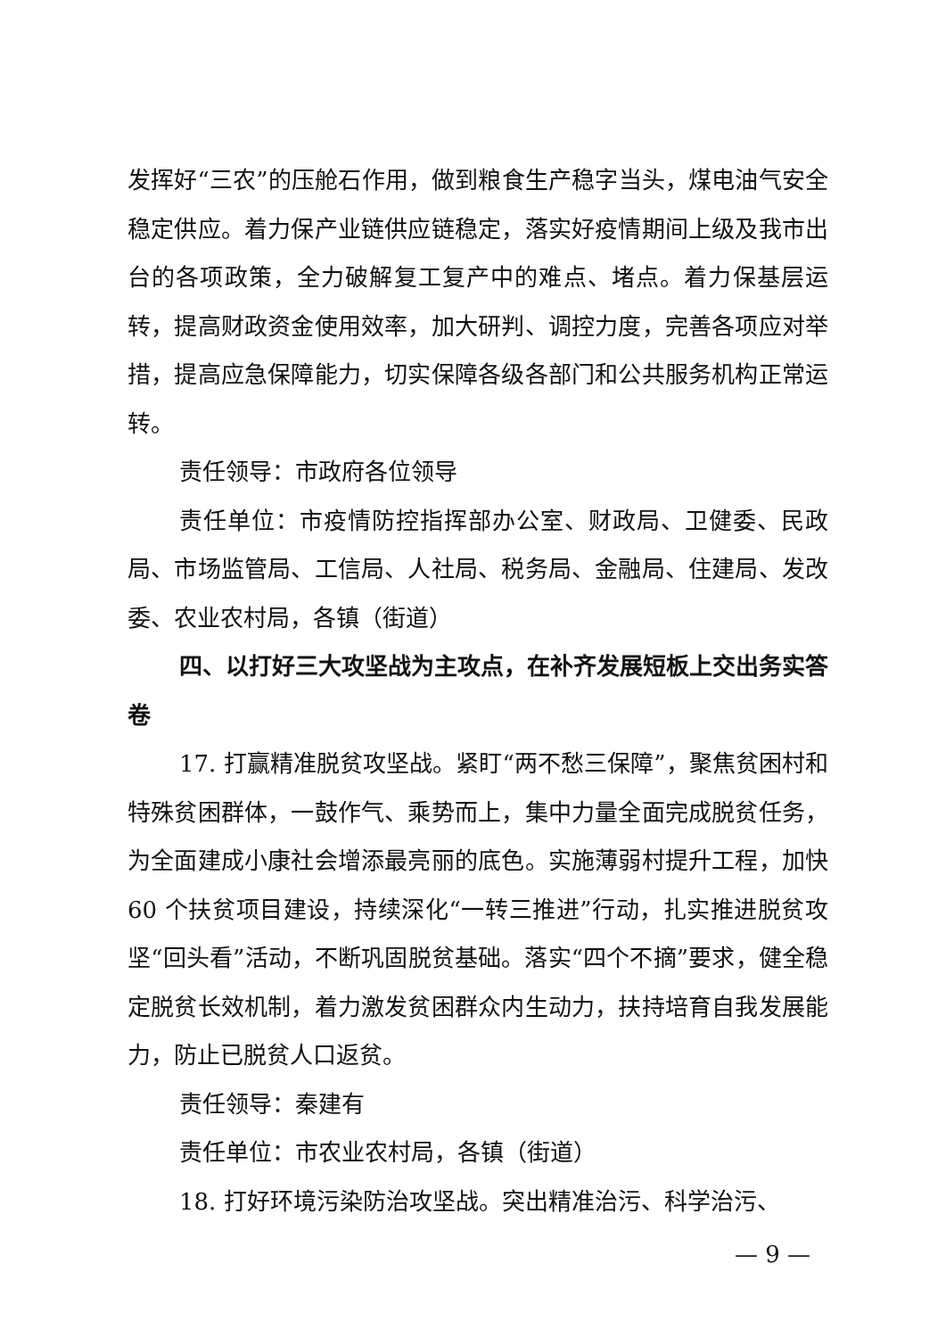发挥好“三农”的压舱石作用，做到粮食生产稳字当头，煤电油气安全稳定供应。着力保产业链供应链稳定，落实好疫情期间上级及我市出台的各项政策，全力破解复工复产中的难点、堵点。着力保基层运转，提高财政资金使用效率，加大研判、调控力度，完善各项应对举措，提高应急保障能力，切实保障各级各部门和公共服务机构正常运转。
责任领导：市政府各位领导
责任单位：市疫情防控指挥部办公室、财政局、卫健委、民政局、市场监管局、工信局、人社局、税务局、金融局、住建局、发改委、农业农村局，各镇（街道）
四、以打好三大攻坚战为主攻点，在补齐发展短板上交出务实答卷
17. 打赢精准脱贫攻坚战。紧盯“两不愁三保障”，聚焦贫困村和特殊贫困群体，一鼓作气、乘势而上，集中力量全面完成脱贫任务，为全面建成小康社会增添最亮丽的底色。实施薄弱村提升工程，加快 60 个扶贫项目建设，持续深化“一转三推进”行动，扎实推进脱贫攻坚“回头看”活动，不断巩固脱贫基础。落实“四个不摘”要求，健全稳定脱贫长效机制，着力激发贫困群众内生动力，扶持培育自我发展能力，防止已脱贫人口返贫。
责任领导：秦建有
责任单位：市农业农村局，各镇（街道）
18. 打好环境污染防治攻坚战。突出精准治污、科学治污、
— 9 —